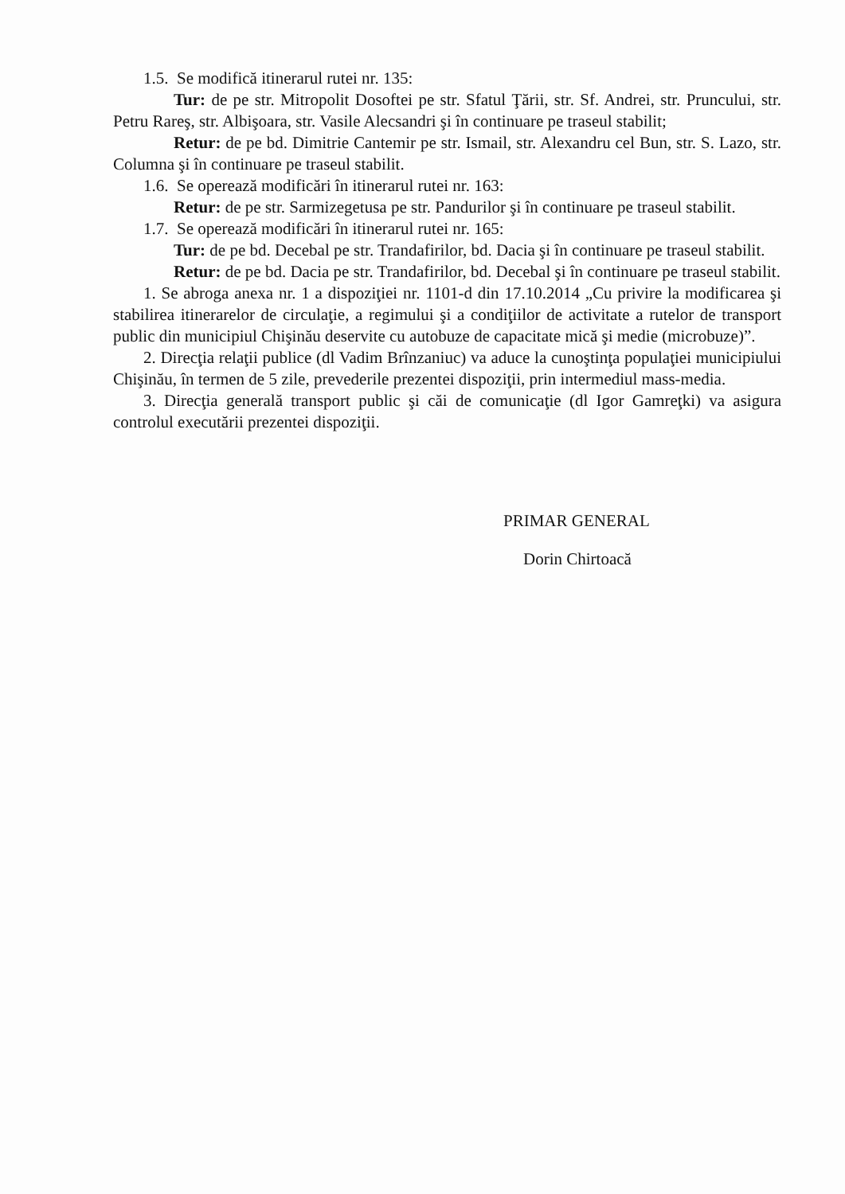1.5. Se modifică itinerarul rutei nr. 135:
Tur: de pe str. Mitropolit Dosoftei pe str. Sfatul Ţării, str. Sf. Andrei, str. Pruncului, str. Petru Rareş, str. Albişoara, str. Vasile Alecsandri şi în continuare pe traseul stabilit;
Retur: de pe bd. Dimitrie Cantemir pe str. Ismail, str. Alexandru cel Bun, str. S. Lazo, str. Columna şi în continuare pe traseul stabilit.
1.6. Se operează modificări în itinerarul rutei nr. 163:
Retur: de pe str. Sarmizegetusa pe str. Pandurilor şi în continuare pe traseul stabilit.
1.7. Se operează modificări în itinerarul rutei nr. 165:
Tur: de pe bd. Decebal pe str. Trandafirilor, bd. Dacia şi în continuare pe traseul stabilit.
Retur: de pe bd. Dacia pe str. Trandafirilor, bd. Decebal şi în continuare pe traseul stabilit.
1. Se abroga anexa nr. 1 a dispoziţiei nr. 1101-d din 17.10.2014 „Cu privire la modificarea şi stabilirea itinerarelor de circulaţie, a regimului şi a condiţiilor de activitate a rutelor de transport public din municipiul Chişinău deservite cu autobuze de capacitate mică şi medie (microbuze)”.
2. Direcţia relaţii publice (dl Vadim Brînzaniuc) va aduce la cunoştinţa populaţiei municipiului Chişinău, în termen de 5 zile, prevederile prezentei dispoziţii, prin intermediul mass-media.
3. Direcţia generală transport public şi căi de comunicaţie (dl Igor Gamreţki) va asigura controlul executării prezentei dispoziţii.
PRIMAR GENERAL
Dorin Chirtoacă